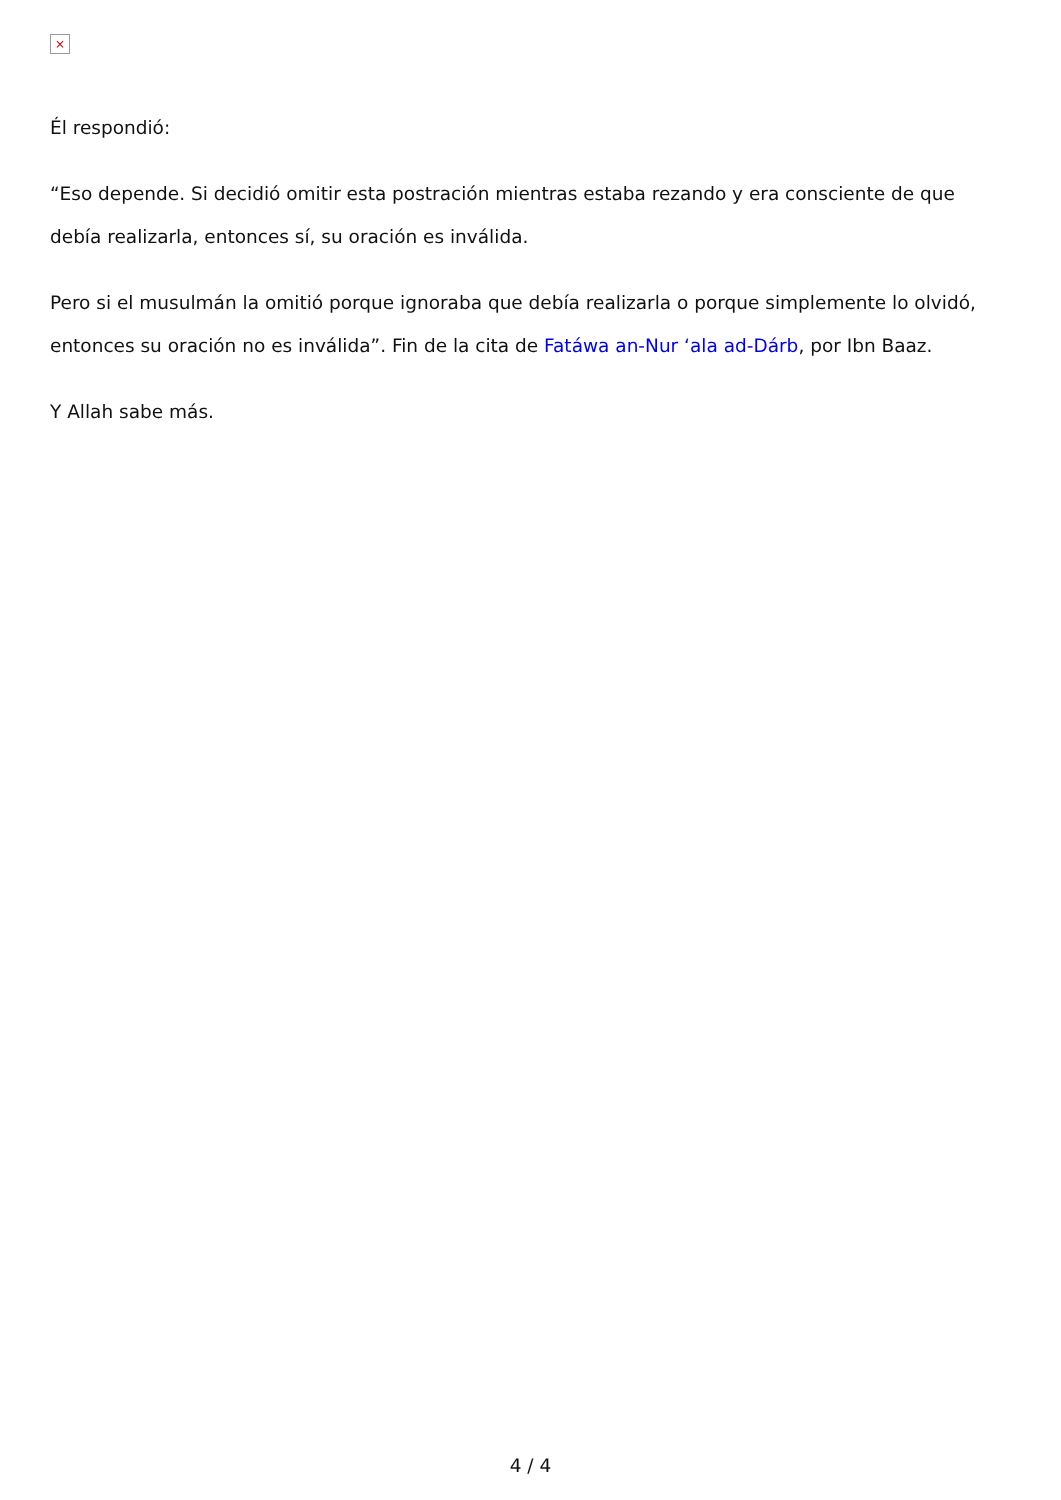×
Él respondió:
“Eso depende. Si decidió omitir esta postración mientras estaba rezando y era consciente de que debía realizarla, entonces sí, su oración es inválida.
Pero si el musulmán la omitió porque ignoraba que debía realizarla o porque simplemente lo olvidó, entonces su oración no es inválida”. Fin de la cita de Fatáwa an-Nur ‘ala ad-Dárb, por Ibn Baaz.
Y Allah sabe más.
4 / 4